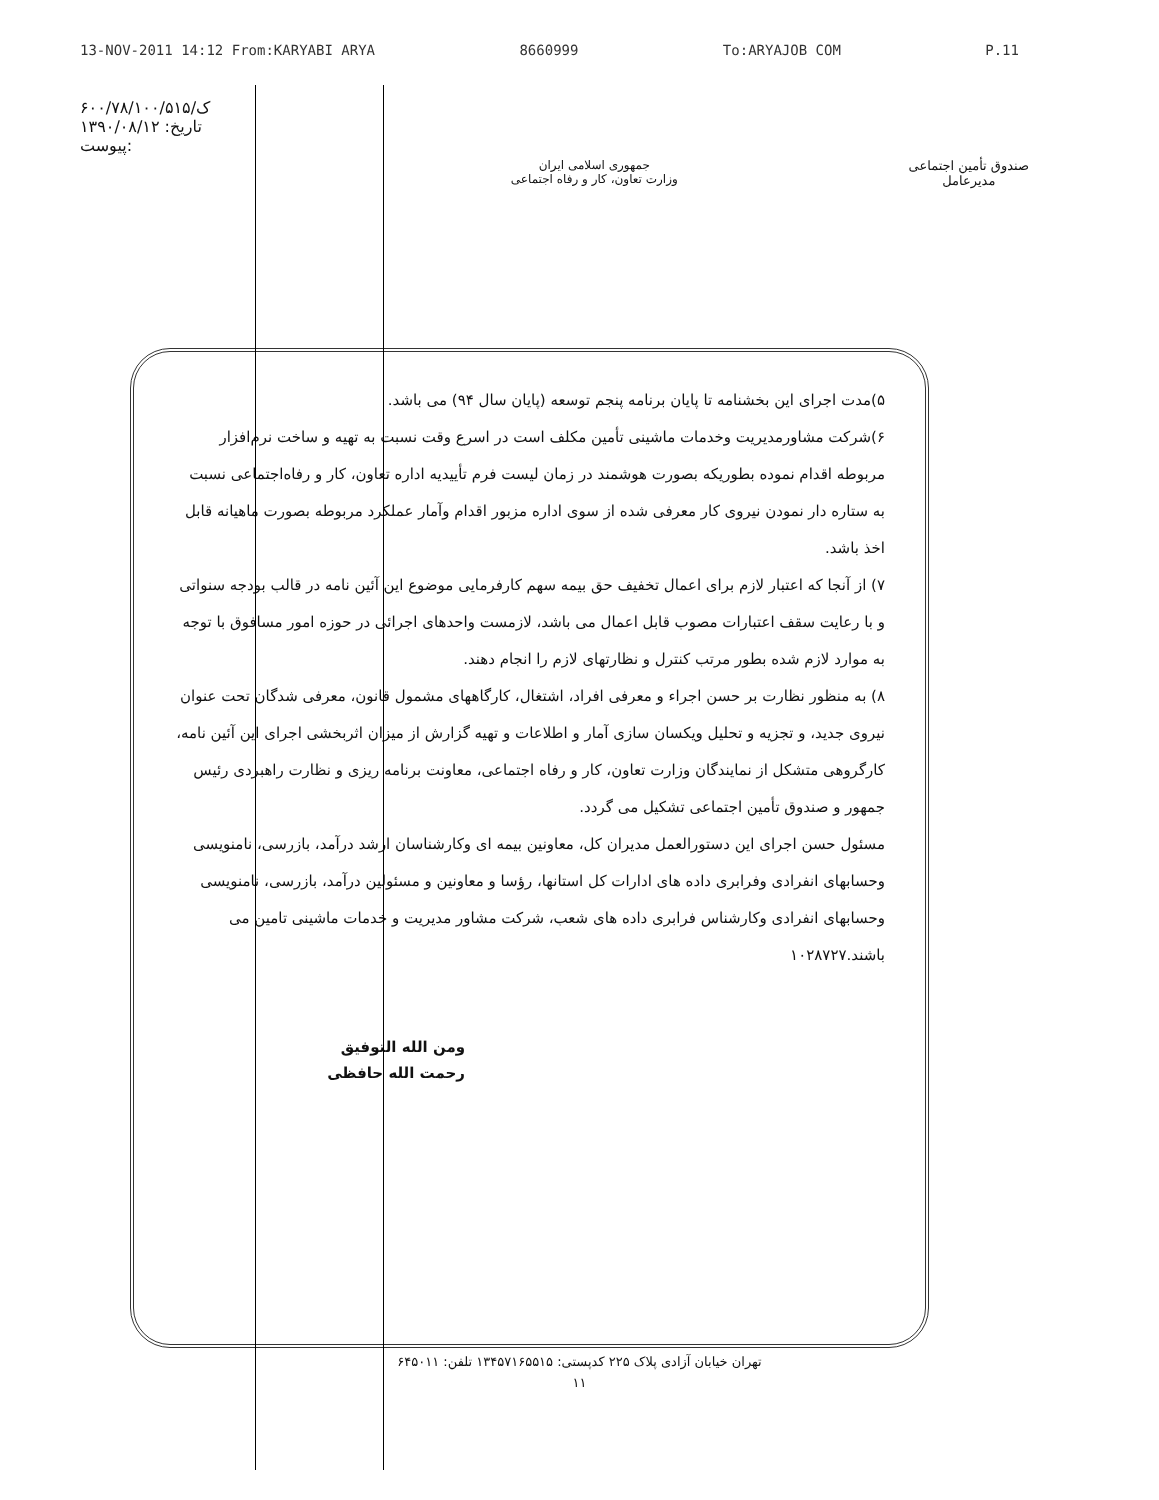13-NOV-2011 14:12 From:KARYABI ARYA 8660999 To:ARYAJOB COM P.11
۶۰۰/۷۸/۱۰۰/ک/۵۱۵
تاریخ: ۱۳۹۰/۰۸/۱۲
پیوست:
جمهوری اسلامی ایران
وزارت تعاون، کار و رفاه اجتماعی
صندوق تأمین اجتماعی
مدیرعامل
۵)مدت اجرای این بخشنامه تا پایان برنامه پنجم توسعه (پایان سال ۹۴) می باشد.
۶)شرکت مشاورمدیریت وخدمات ماشینی تأمین مکلف است در اسرع وقت نسبت به تهیه و ساخت نرم‌افزار مربوطه اقدام نموده بطوریکه بصورت هوشمند در زمان لیست فرم تأییدیه اداره تعاون، کار و رفاه‌اجتماعی نسبت به ستاره دار نمودن نیروی کار معرفی شده از سوی اداره مزبور اقدام وآمار عملکرد مربوطه بصورت ماهیانه قابل اخذ باشد.
۷) از آنجا که اعتبار لازم برای اعمال تخفیف حق بیمه سهم کارفرمایی موضوع این آئین نامه در قالب بودجه سنواتی و با رعایت سقف اعتبارات مصوب قابل اعمال می باشد، لازمست واحدهای اجرائی در حوزه امور مسافوق با توجه به موارد لازم شده بطور مرتب کنترل و نظارتهای لازم را انجام دهند.
۸) به منظور نظارت بر حسن اجراء و معرفی افراد، اشتغال، کارگاههای مشمول قانون، معرفی شدگان تحت عنوان نیروی جدید، و تجزیه و تحلیل ویکسان سازی آمار و اطلاعات و تهیه گزارش از میزان اثربخشی اجرای این آئین نامه، کارگروهی متشکل از نمایندگان وزارت تعاون، کار و رفاه اجتماعی، معاونت برنامه ریزی و نظارت راهبردی رئیس جمهور و صندوق تأمین اجتماعی تشکیل می گردد.
مسئول حسن اجرای این دستورالعمل مدیران کل، معاونین بیمه ای وکارشناسان ارشد درآمد، بازرسی، نامنویسی وحسابهای انفرادی وفرابری داده های ادارات کل استانها، رؤسا و معاونین و مسئولین درآمد، بازرسی، نامنویسی وحسابهای انفرادی وکارشناس فرابری داده های شعب، شرکت مشاور مدیریت و خدمات ماشینی تامین می باشند.۱۰۲۸۷۲۷
ومن الله التوفیق
رحمت الله حافظی
تهران خیابان آزادی پلاک ۲۲۵ کدپستی: ۱۳۴۵۷۱۶۵۵۱۵ تلفن: ۶۴۵۰۱۱
۱۱